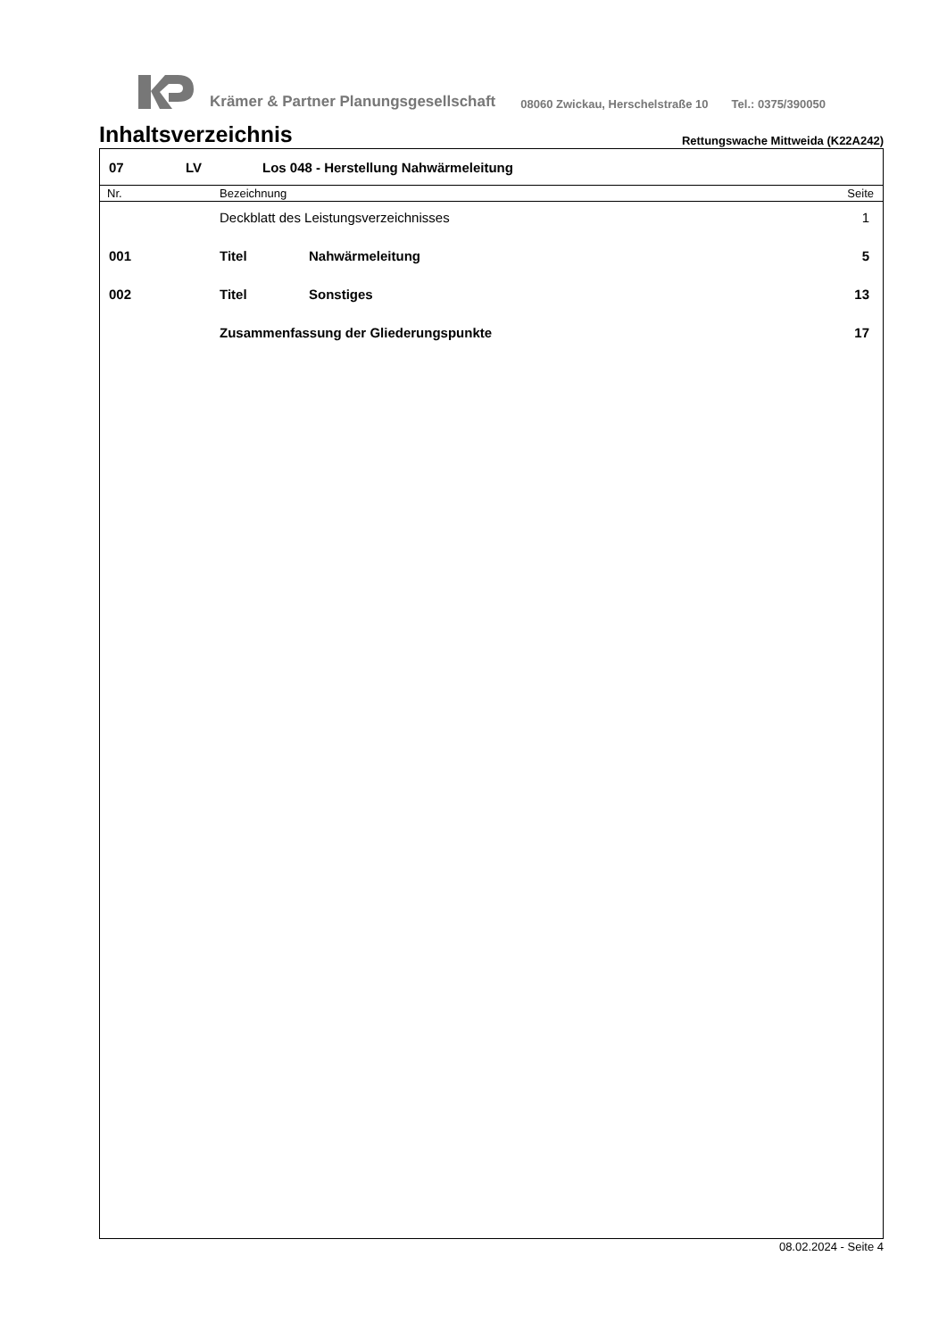Krämer & Partner Planungsgesellschaft 08060 Zwickau, Herschelstraße 10 Tel.: 0375/390050
Inhaltsverzeichnis
Rettungswache Mittweida (K22A242)
07 LV Los 048 - Herstellung Nahwärmeleitung
| Nr. | Bezeichnung | | Seite |
| --- | --- | --- | --- |
| | Deckblatt des Leistungsverzeichnisses | | 1 |
| 001 | Titel | Nahwärmeleitung | 5 |
| 002 | Titel | Sonstiges | 13 |
| | Zusammenfassung der Gliederungspunkte | | 17 |
08.02.2024 - Seite 4